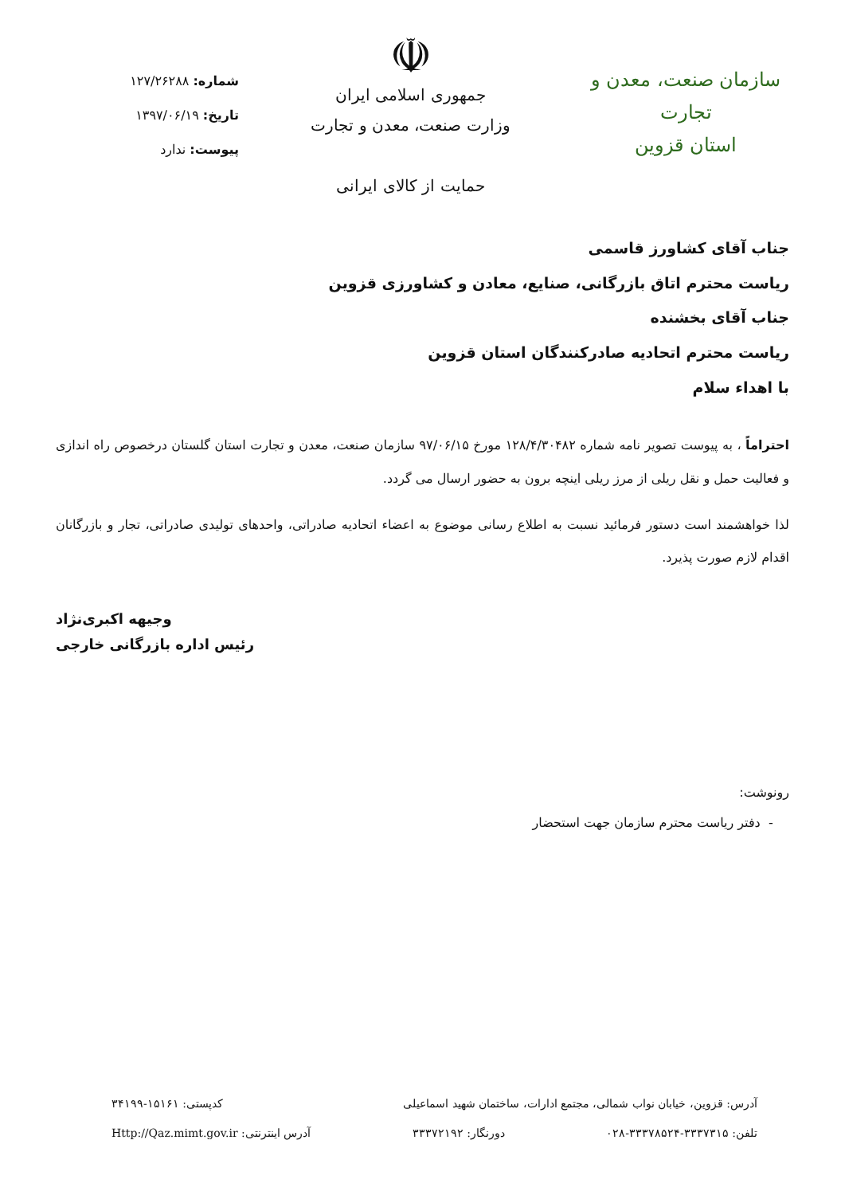سازمان صنعت، معدن و تجارت
استان قزوین
☫
جمهوری اسلامی ایران
وزارت صنعت، معدن و تجارت
حمایت از کالای ایرانی
شماره: ۱۲۷/۲۶۲۸۸
تاریخ: ۱۳۹۷/۰۶/۱۹
پیوست: ندارد
جناب آقای کشاورز قاسمی
ریاست محترم اتاق بازرگانی، صنایع، معادن و کشاورزی قزوین
جناب آقای بخشنده
ریاست محترم اتحادیه صادرکنندگان استان قزوین
با اهداء سلام
احتراماً ، به پیوست تصویر نامه شماره ۱۲۸/۴/۳۰۴۸۲ مورخ ۹۷/۰۶/۱۵ سازمان صنعت، معدن و تجارت استان گلستان درخصوص راه اندازی و فعالیت حمل و نقل ریلی از مرز ریلی اینچه برون به حضور ارسال می گردد.
لذا خواهشمند است دستور فرمائید نسبت به اطلاع رسانی موضوع به اعضاء اتحادیه صادراتی، واحدهای تولیدی صادراتی، تجار و بازرگانان اقدام لازم صورت پذیرد.
وجیهه اکبری‌نژاد
رئیس اداره بازرگانی خارجی
رونوشت:
- دفتر ریاست محترم سازمان جهت استحضار
آدرس: قزوین، خیابان نواب شمالی، مجتمع ادارات، ساختمان شهید اسماعیلی کدپستی: ۱۵۱۶۱-۳۴۱۹۹
تلفن: ۳۳۳۷۳۱۵-۳۳۳۷۸۵۲۴-۰۲۸ دورنگار: ۳۳۳۷۲۱۹۲ آدرس اینترنتی: Http://Qaz.mimt.gov.ir